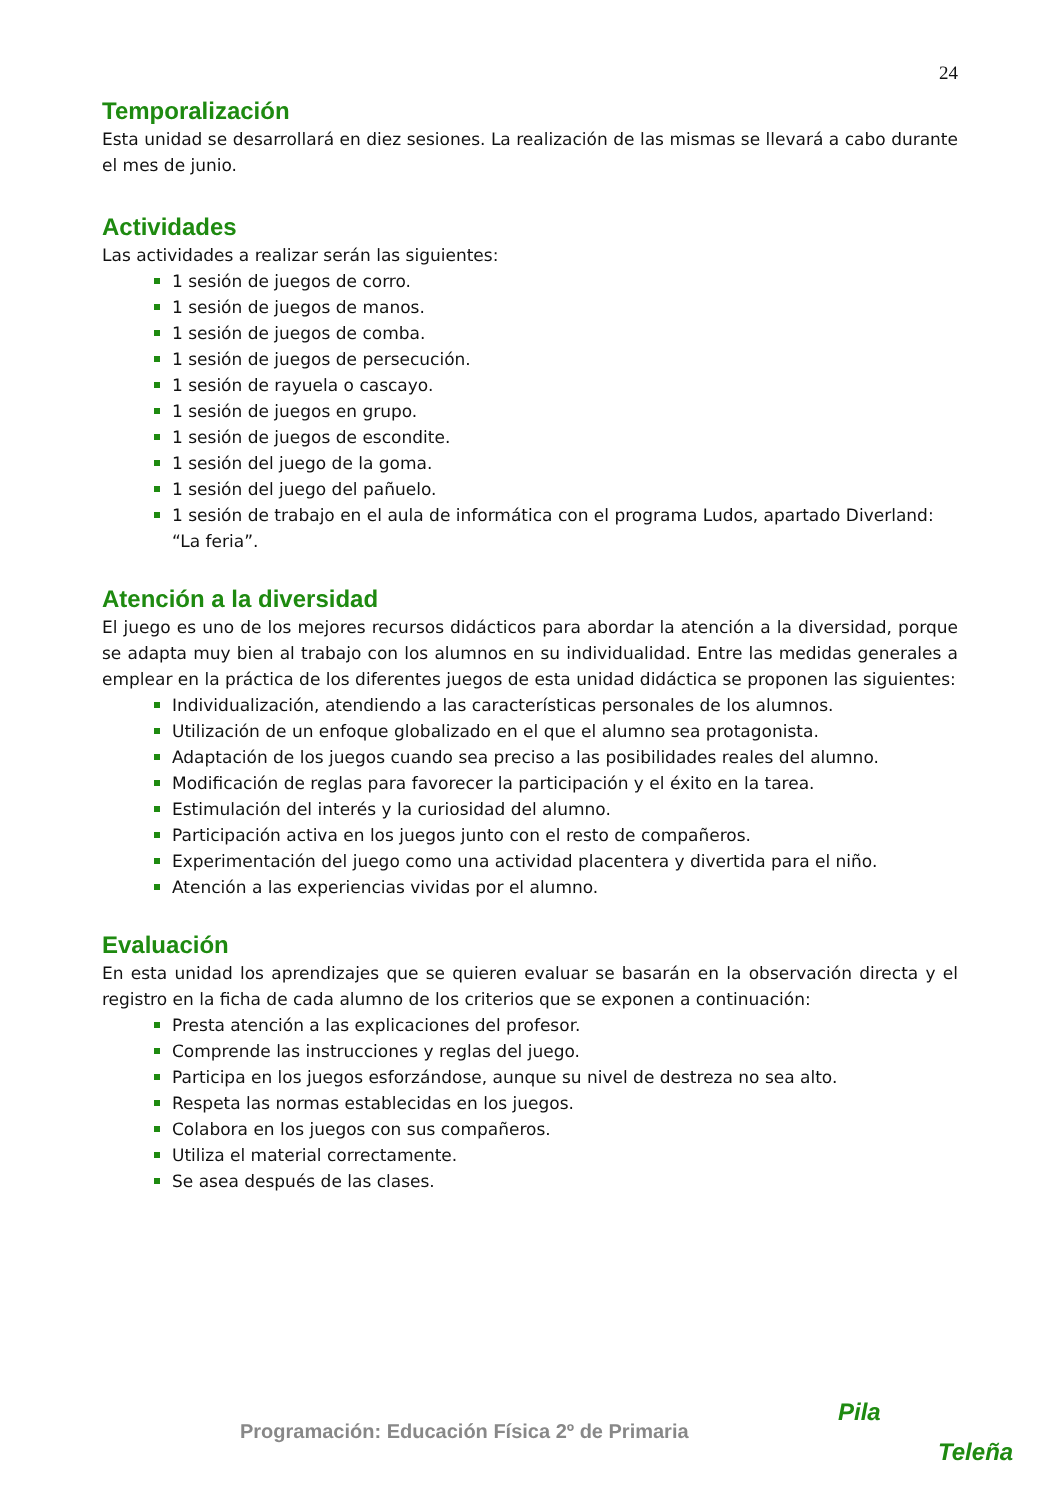24
Temporalización
Esta unidad se desarrollará en diez sesiones. La realización de las mismas se llevará a cabo durante el mes de junio.
Actividades
Las actividades a realizar serán las siguientes:
1 sesión de juegos de corro.
1 sesión de juegos de manos.
1 sesión de juegos de comba.
1 sesión de juegos de persecución.
1 sesión de rayuela o cascayo.
1 sesión de juegos en grupo.
1 sesión de juegos de escondite.
1 sesión del juego de la goma.
1 sesión del juego del pañuelo.
1 sesión de trabajo en el aula de informática con el programa Ludos, apartado Diverland: “La feria”.
Atención a la diversidad
El juego es uno de los mejores recursos didácticos para abordar la atención a la diversidad, porque se adapta muy bien al trabajo con los alumnos en su individualidad. Entre las medidas generales a emplear en la práctica de los diferentes juegos de esta unidad didáctica se proponen las siguientes:
Individualización, atendiendo a las características personales de los alumnos.
Utilización de un enfoque globalizado en el que el alumno sea protagonista.
Adaptación de los juegos cuando sea preciso a las posibilidades reales del alumno.
Modificación de reglas para favorecer la participación y el éxito en la tarea.
Estimulación del interés y la curiosidad del alumno.
Participación activa en los juegos junto con el resto de compañeros.
Experimentación del juego como una actividad placentera y divertida para el niño.
Atención a las experiencias vividas por el alumno.
Evaluación
En esta unidad los aprendizajes que se quieren evaluar se basarán en la observación directa y el registro en la ficha de cada alumno de los criterios que se exponen a continuación:
Presta atención a las explicaciones del profesor.
Comprende las instrucciones y reglas del juego.
Participa en los juegos esforzándose, aunque su nivel de destreza no sea alto.
Respeta las normas establecidas en los juegos.
Colabora en los juegos con sus compañeros.
Utiliza el material correctamente.
Se asea después de las clases.
Programación: Educación Física 2º de Primaria
Pila
Teleña